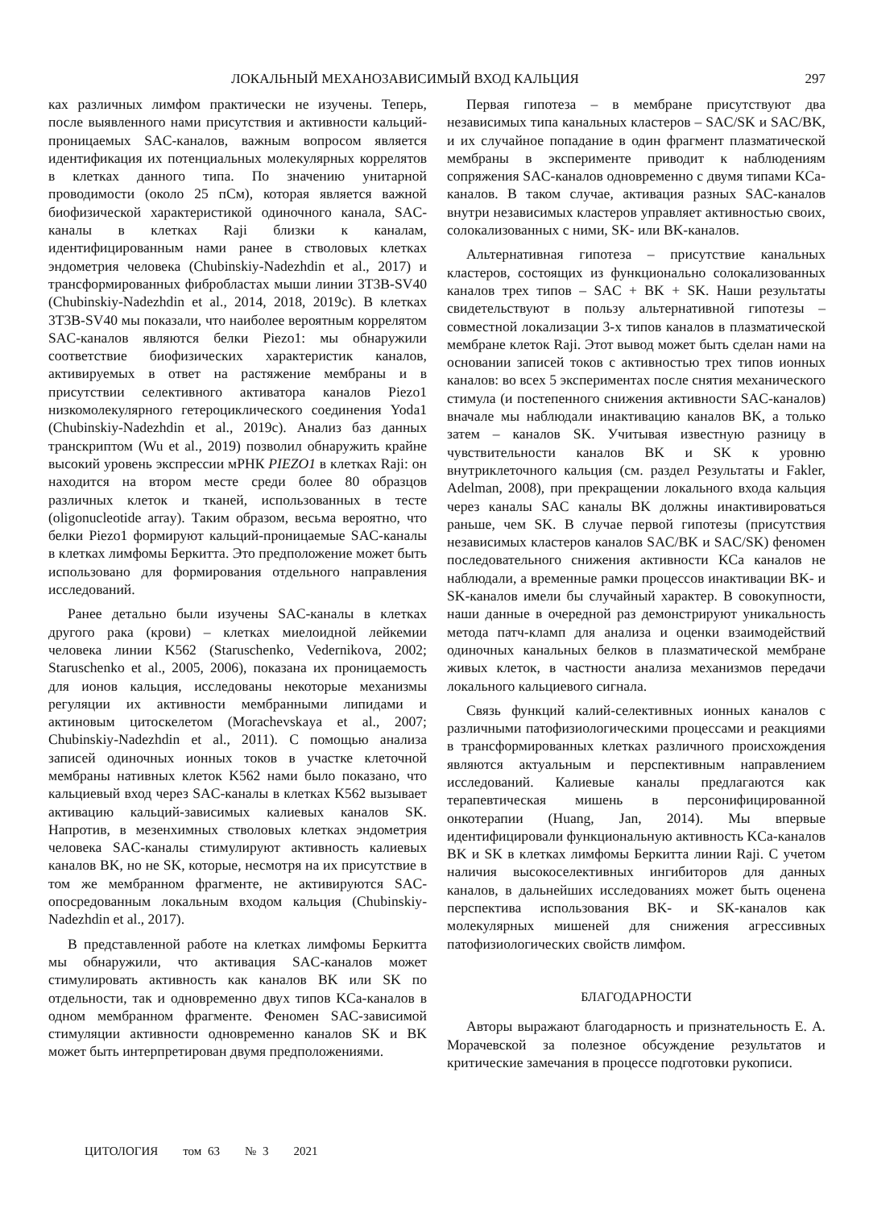ЛОКАЛЬНЫЙ МЕХАНОЗАВИСИМЫЙ ВХОД КАЛЬЦИЯ 297
ках различных лимфом практически не изучены. Теперь, после выявленного нами присутствия и активности кальций-проницаемых SAC-каналов, важным вопросом является идентификация их потенциальных молекулярных коррелятов в клетках данного типа. По значению унитарной проводимости (около 25 пСм), которая является важной биофизической характеристикой одиночного канала, SAC-каналы в клетках Raji близки к каналам, идентифицированным нами ранее в стволовых клетках эндометрия человека (Chubinskiy-Nadezhdin et al., 2017) и трансформированных фибробластах мыши линии 3T3B-SV40 (Chubinskiy-Nadezhdin et al., 2014, 2018, 2019c). В клетках 3T3B-SV40 мы показали, что наиболее вероятным коррелятом SAC-каналов являются белки Piezo1: мы обнаружили соответствие биофизических характеристик каналов, активируемых в ответ на растяжение мембраны и в присутствии селективного активатора каналов Piezo1 низкомолекулярного гетероциклического соединения Yoda1 (Chubinskiy-Nadezhdin et al., 2019c). Анализ баз данных транскриптом (Wu et al., 2019) позволил обнаружить крайне высокий уровень экспрессии мРНК PIEZO1 в клетках Raji: он находится на втором месте среди более 80 образцов различных клеток и тканей, использованных в тесте (oligonucleotide array). Таким образом, весьма вероятно, что белки Piezo1 формируют кальций-проницаемые SAC-каналы в клетках лимфомы Беркитта. Это предположение может быть использовано для формирования отдельного направления исследований.
Ранее детально были изучены SAC-каналы в клетках другого рака (крови) – клетках миелоидной лейкемии человека линии K562 (Staruschenko, Vedernikova, 2002; Staruschenko et al., 2005, 2006), показана их проницаемость для ионов кальция, исследованы некоторые механизмы регуляции их активности мембранными липидами и актиновым цитоскелетом (Morachevskaya et al., 2007; Chubinskiy-Nadezhdin et al., 2011). С помощью анализа записей одиночных ионных токов в участке клеточной мембраны нативных клеток K562 нами было показано, что кальциевый вход через SAC-каналы в клетках K562 вызывает активацию кальций-зависимых калиевых каналов SK. Напротив, в мезенхимных стволовых клетках эндометрия человека SAC-каналы стимулируют активность калиевых каналов BK, но не SK, которые, несмотря на их присутствие в том же мембранном фрагменте, не активируются SAC-опосредованным локальным входом кальция (Chubinskiy-Nadezhdin et al., 2017).
В представленной работе на клетках лимфомы Беркитта мы обнаружили, что активация SAC-каналов может стимулировать активность как каналов BK или SK по отдельности, так и одновременно двух типов KCa-каналов в одном мембранном фрагменте. Феномен SAC-зависимой стимуляции активности одновременно каналов SK и BK может быть интерпретирован двумя предположениями.
Первая гипотеза – в мембране присутствуют два независимых типа канальных кластеров – SAC/SK и SAC/BK, и их случайное попадание в один фрагмент плазматической мембраны в эксперименте приводит к наблюдениям сопряжения SAC-каналов одновременно с двумя типами KCa-каналов. В таком случае, активация разных SAC-каналов внутри независимых кластеров управляет активностью своих, солокализованных с ними, SK- или BK-каналов.
Альтернативная гипотеза – присутствие канальных кластеров, состоящих из функционально солокализованных каналов трех типов – SAC + BK + SK. Наши результаты свидетельствуют в пользу альтернативной гипотезы – совместной локализации 3-х типов каналов в плазматической мембране клеток Raji. Этот вывод может быть сделан нами на основании записей токов с активностью трех типов ионных каналов: во всех 5 экспериментах после снятия механического стимула (и постепенного снижения активности SAC-каналов) вначале мы наблюдали инактивацию каналов BK, а только затем – каналов SK. Учитывая известную разницу в чувствительности каналов BK и SK к уровню внутриклеточного кальция (см. раздел Результаты и Fakler, Adelman, 2008), при прекращении локального входа кальция через каналы SAC каналы BK должны инактивироваться раньше, чем SK. В случае первой гипотезы (присутствия независимых кластеров каналов SAC/BK и SAC/SK) феномен последовательного снижения активности KCa каналов не наблюдали, а временные рамки процессов инактивации BK- и SK-каналов имели бы случайный характер. В совокупности, наши данные в очередной раз демонстрируют уникальность метода патч-кламп для анализа и оценки взаимодействий одиночных канальных белков в плазматической мембране живых клеток, в частности анализа механизмов передачи локального кальциевого сигнала.
Связь функций калий-селективных ионных каналов с различными патофизиологическими процессами и реакциями в трансформированных клетках различного происхождения являются актуальным и перспективным направлением исследований. Калиевые каналы предлагаются как терапевтическая мишень в персонифицированной онкотерапии (Huang, Jan, 2014). Мы впервые идентифицировали функциональную активность KCa-каналов BK и SK в клетках лимфомы Беркитта линии Raji. С учетом наличия высокоселективных ингибиторов для данных каналов, в дальнейших исследованиях может быть оценена перспектива использования BK- и SK-каналов как молекулярных мишеней для снижения агрессивных патофизиологических свойств лимфом.
БЛАГОДАРНОСТИ
Авторы выражают благодарность и признательность Е. А. Морачевской за полезное обсуждение результатов и критические замечания в процессе подготовки рукописи.
ЦИТОЛОГИЯ том 63 № 3 2021